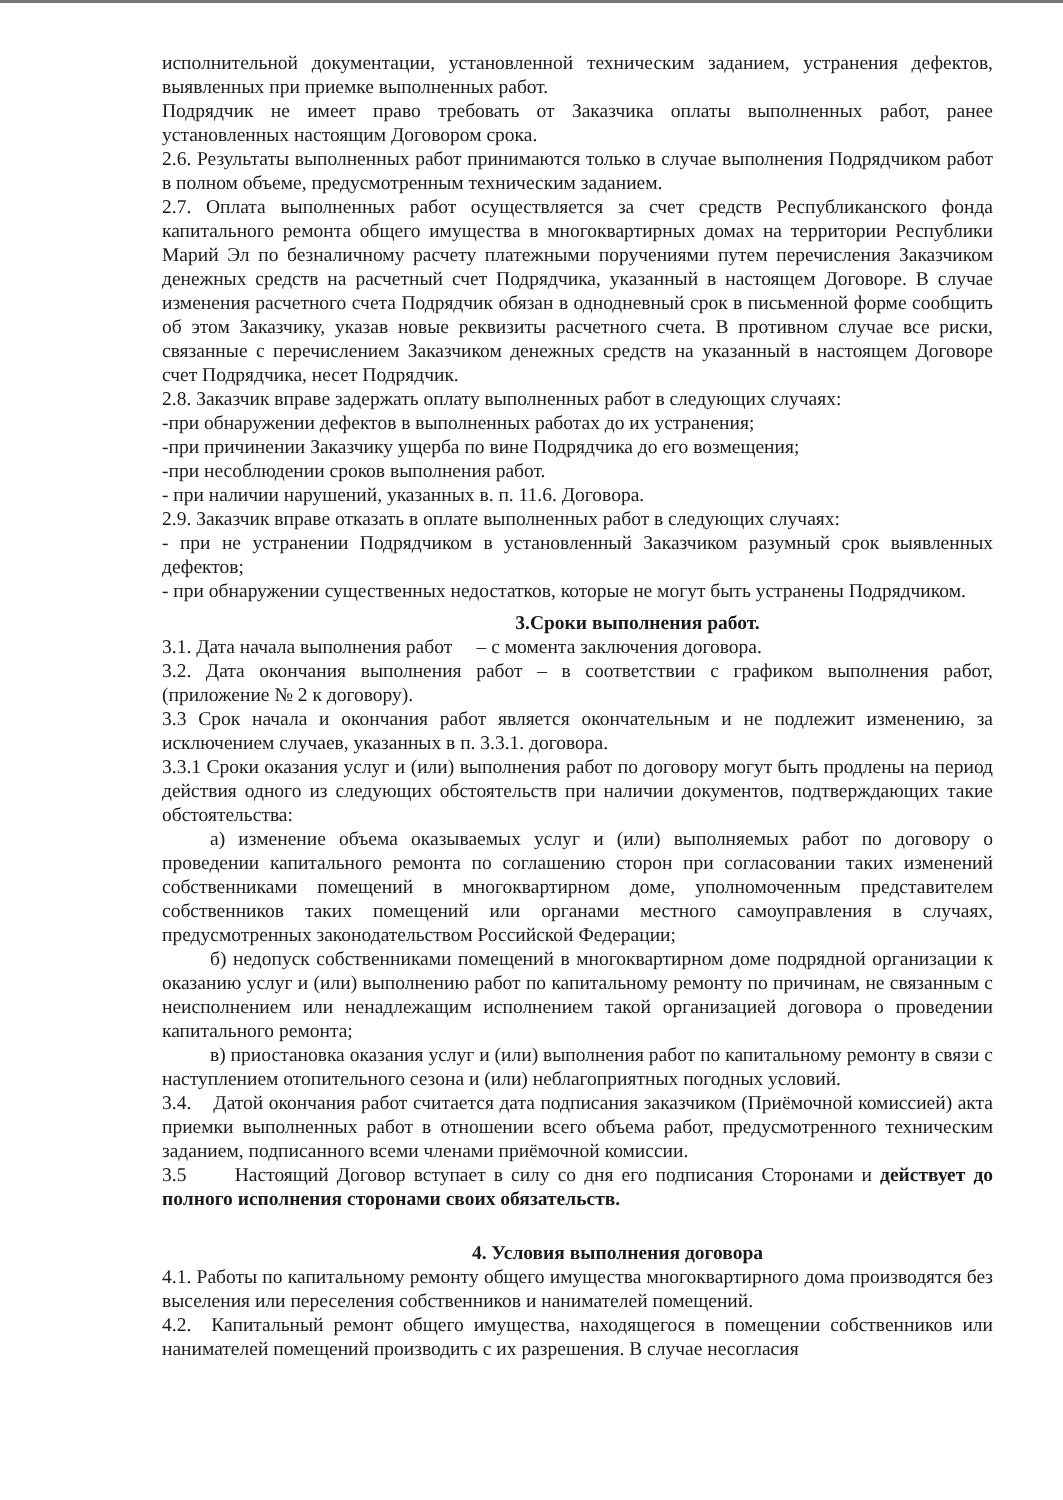исполнительной документации, установленной техническим заданием, устранения дефектов, выявленных при приемке выполненных работ.
Подрядчик не имеет право требовать от Заказчика оплаты выполненных работ, ранее установленных настоящим Договором срока.
2.6. Результаты выполненных работ принимаются только в случае выполнения Подрядчиком работ в полном объеме, предусмотренным техническим заданием.
2.7. Оплата выполненных работ осуществляется за счет средств Республиканского фонда капитального ремонта общего имущества в многоквартирных домах на территории Республики Марий Эл по безналичному расчету платежными поручениями путем перечисления Заказчиком денежных средств на расчетный счет Подрядчика, указанный в настоящем Договоре. В случае изменения расчетного счета Подрядчик обязан в однодневный срок в письменной форме сообщить об этом Заказчику, указав новые реквизиты расчетного счета. В противном случае все риски, связанные с перечислением Заказчиком денежных средств на указанный в настоящем Договоре счет Подрядчика, несет Подрядчик.
2.8. Заказчик вправе задержать оплату выполненных работ в следующих случаях:
-при обнаружении дефектов в выполненных работах до их устранения;
-при причинении Заказчику ущерба по вине Подрядчика до его возмещения;
-при несоблюдении сроков выполнения работ.
- при наличии нарушений, указанных в. п. 11.6. Договора.
2.9. Заказчик вправе отказать в оплате выполненных работ в следующих случаях:
- при не устранении Подрядчиком в установленный Заказчиком разумный срок выявленных дефектов;
- при обнаружении существенных недостатков, которые не могут быть устранены Подрядчиком.
3.Сроки выполнения работ.
3.1. Дата начала выполнения работ – с момента заключения договора.
3.2. Дата окончания выполнения работ – в соответствии с графиком выполнения работ, (приложение № 2 к договору).
3.3 Срок начала и окончания работ является окончательным и не подлежит изменению, за исключением случаев, указанных в п. 3.3.1. договора.
3.3.1 Сроки оказания услуг и (или) выполнения работ по договору могут быть продлены на период действия одного из следующих обстоятельств при наличии документов, подтверждающих такие обстоятельства:
а) изменение объема оказываемых услуг и (или) выполняемых работ по договору о проведении капитального ремонта по соглашению сторон при согласовании таких изменений собственниками помещений в многоквартирном доме, уполномоченным представителем собственников таких помещений или органами местного самоуправления в случаях, предусмотренных законодательством Российской Федерации;
б) недопуск собственниками помещений в многоквартирном доме подрядной организации к оказанию услуг и (или) выполнению работ по капитальному ремонту по причинам, не связанным с неисполнением или ненадлежащим исполнением такой организацией договора о проведении капитального ремонта;
в) приостановка оказания услуг и (или) выполнения работ по капитальному ремонту в связи с наступлением отопительного сезона и (или) неблагоприятных погодных условий.
3.4. Датой окончания работ считается дата подписания заказчиком (Приёмочной комиссией) акта приемки выполненных работ в отношении всего объема работ, предусмотренного техническим заданием, подписанного всеми членами приёмочной комиссии.
3.5 Настоящий Договор вступает в силу со дня его подписания Сторонами и действует до полного исполнения сторонами своих обязательств.
4. Условия выполнения договора
4.1. Работы по капитальному ремонту общего имущества многоквартирного дома производятся без выселения или переселения собственников и нанимателей помещений.
4.2. Капитальный ремонт общего имущества, находящегося в помещении собственников или нанимателей помещений производить с их разрешения. В случае несогласия